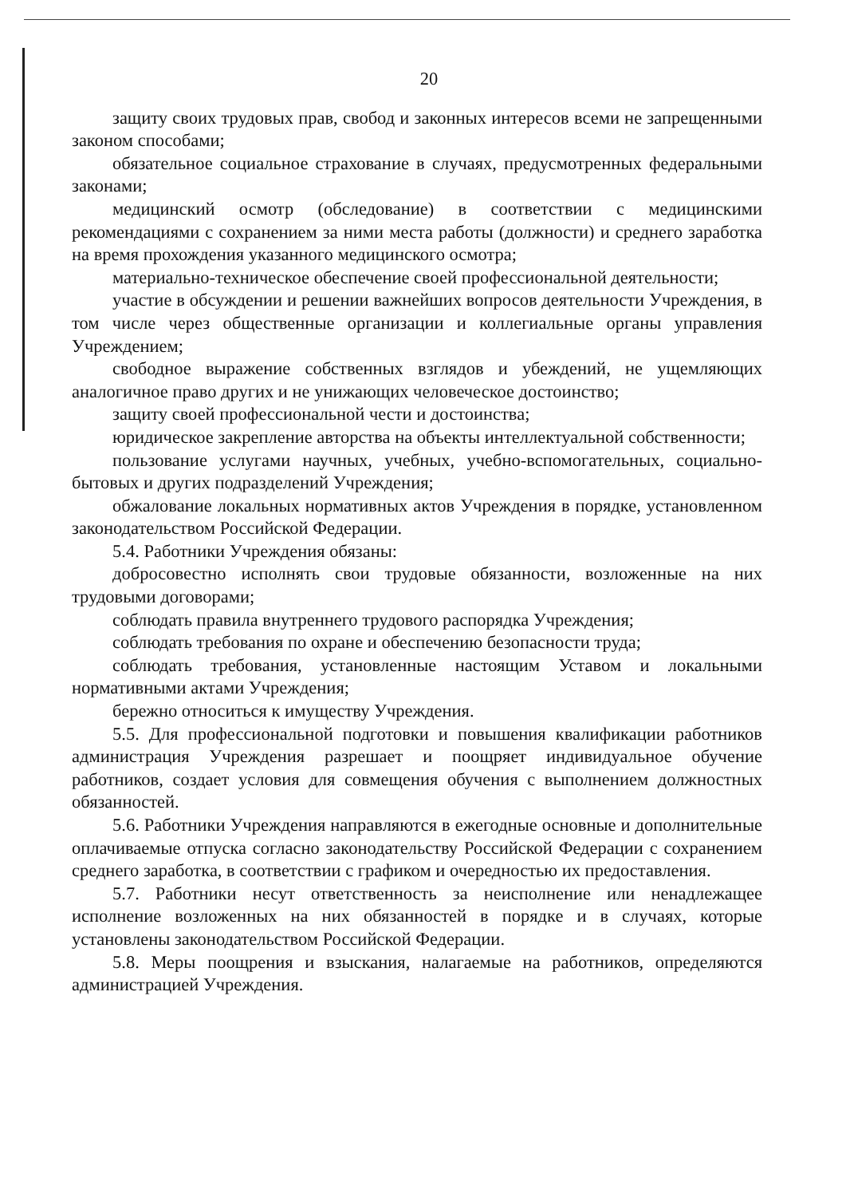20
защиту своих трудовых прав, свобод и законных интересов всеми не запрещенными законом способами;
обязательное социальное страхование в случаях, предусмотренных федеральными законами;
медицинский осмотр (обследование) в соответствии с медицинскими рекомендациями с сохранением за ними места работы (должности) и среднего заработка на время прохождения указанного медицинского осмотра;
материально-техническое обеспечение своей профессиональной деятельности;
участие в обсуждении и решении важнейших вопросов деятельности Учреждения, в том числе через общественные организации и коллегиальные органы управления Учреждением;
свободное выражение собственных взглядов и убеждений, не ущемляющих аналогичное право других и не унижающих человеческое достоинство;
защиту своей профессиональной чести и достоинства;
юридическое закрепление авторства на объекты интеллектуальной собственности;
пользование услугами научных, учебных, учебно-вспомогательных, социально-бытовых и других подразделений Учреждения;
обжалование локальных нормативных актов Учреждения в порядке, установленном законодательством Российской Федерации.
5.4. Работники Учреждения обязаны:
добросовестно исполнять свои трудовые обязанности, возложенные на них трудовыми договорами;
соблюдать правила внутреннего трудового распорядка Учреждения;
соблюдать требования по охране и обеспечению безопасности труда;
соблюдать требования, установленные настоящим Уставом и локальными нормативными актами Учреждения;
бережно относиться к имуществу Учреждения.
5.5. Для профессиональной подготовки и повышения квалификации работников администрация Учреждения разрешает и поощряет индивидуальное обучение работников, создает условия для совмещения обучения с выполнением должностных обязанностей.
5.6. Работники Учреждения направляются в ежегодные основные и дополнительные оплачиваемые отпуска согласно законодательству Российской Федерации с сохранением среднего заработка, в соответствии с графиком и очередностью их предоставления.
5.7. Работники несут ответственность за неисполнение или ненадлежащее исполнение возложенных на них обязанностей в порядке и в случаях, которые установлены законодательством Российской Федерации.
5.8. Меры поощрения и взыскания, налагаемые на работников, определяются администрацией Учреждения.